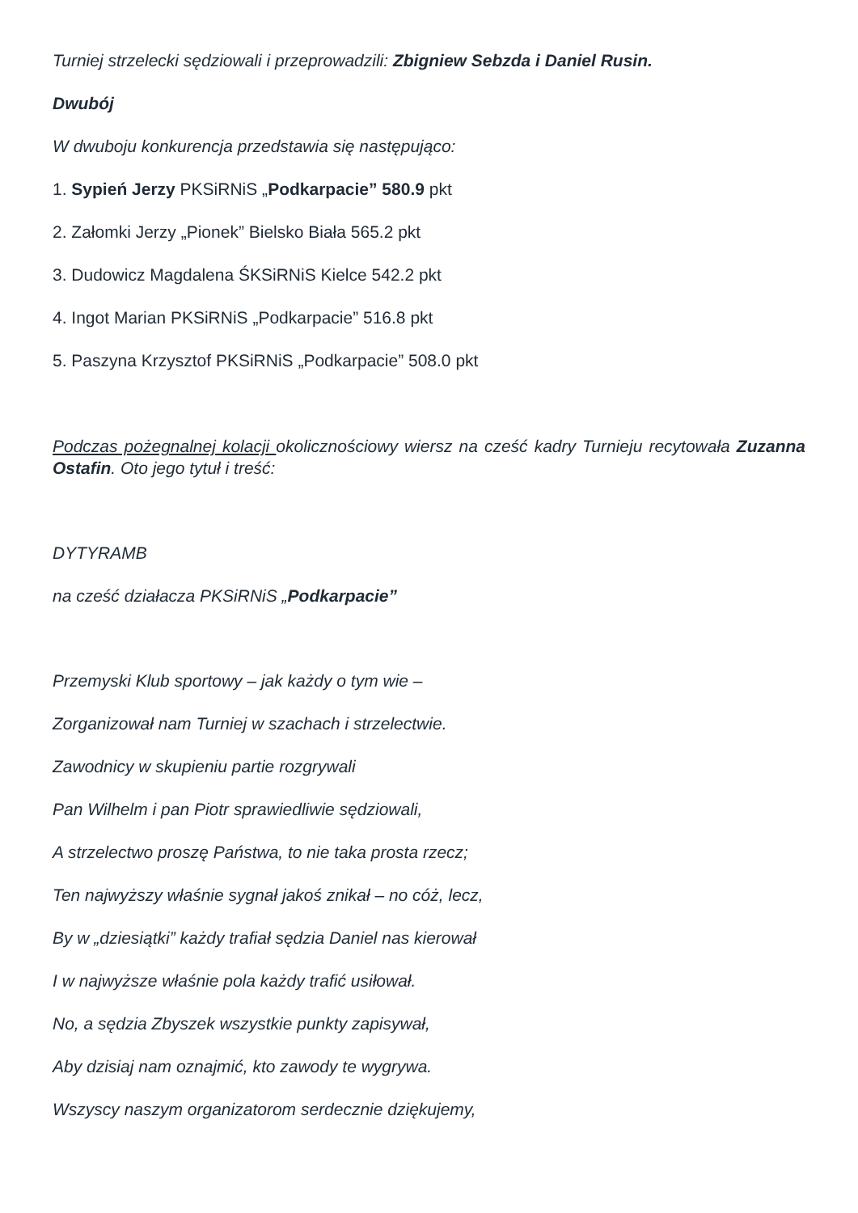Turniej strzelecki sędziowali i przeprowadzili: Zbigniew Sebzda i Daniel Rusin.
Dwubój
W dwuboju konkurencja przedstawia się następująco:
1. Sypień Jerzy PKSiRNiS „Podkarpacie” 580.9 pkt
2. Załomki Jerzy „Pionek” Bielsko Biała 565.2 pkt
3. Dudowicz Magdalena ŚKSiRNiS Kielce 542.2 pkt
4. Ingot Marian PKSiRNiS „Podkarpacie” 516.8 pkt
5. Paszyna Krzysztof PKSiRNiS „Podkarpacie” 508.0 pkt
Podczas pożegnalnej kolacji okolicznościowy wiersz na cześć kadry Turnieju recytowała Zuzanna Ostafin. Oto jego tytuł i treść:
DYTYRAMB
na cześć działacza PKSiRNiS „Podkarpacie”
Przemyski Klub sportowy – jak każdy o tym wie –
Zorganizował nam Turniej w szachach i strzelectwie.
Zawodnicy w skupieniu partie rozgrywali
Pan Wilhelm i pan Piotr sprawiedliwie sędziowali,
A strzelectwo proszę Państwa, to nie taka prosta rzecz;
Ten najwyższy właśnie sygnał jakoś znikał – no cóż, lecz,
By w „dziesiątki” każdy trafiał sędzia Daniel nas kierował
I w najwyższe właśnie pola każdy trafić usiłował.
No, a sędzia Zbyszek wszystkie punkty zapisywał,
Aby dzisiaj nam oznajmić, kto zawody te wygrywa.
Wszyscy naszym organizatorom serdecznie dziękujemy,